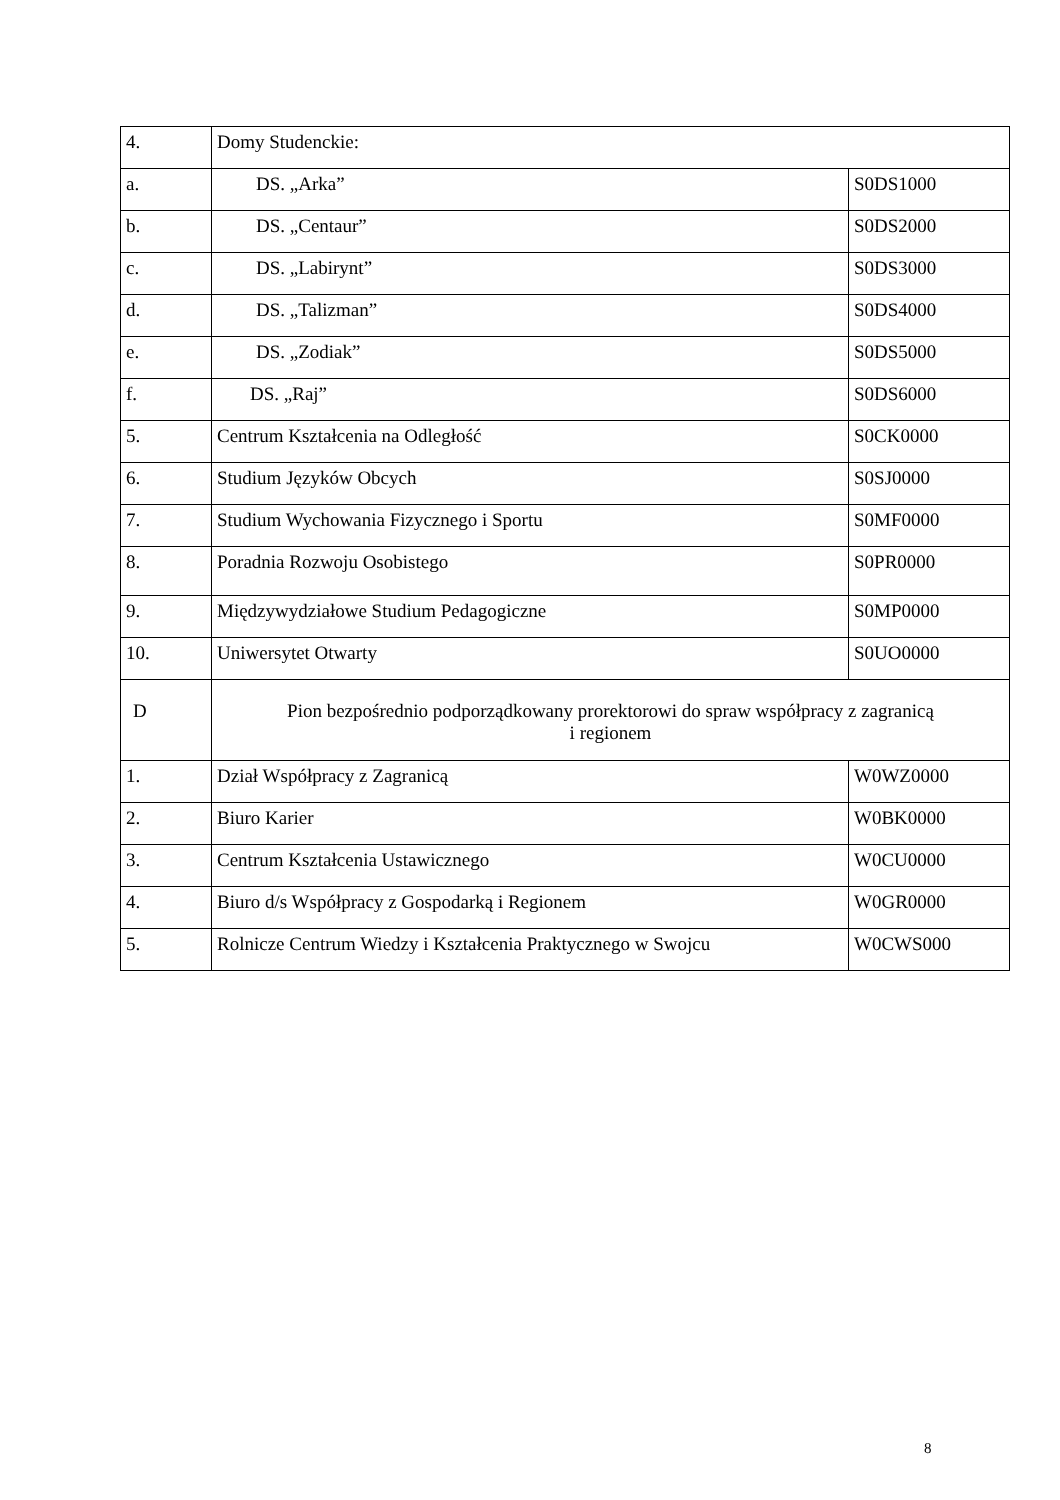| 4. | Domy Studenckie: | |
| a. | DS. „Arka” | S0DS1000 |
| b. | DS. „Centaur” | S0DS2000 |
| c. | DS. „Labirynt” | S0DS3000 |
| d. | DS. „Talizman” | S0DS4000 |
| e. | DS. „Zodiak” | S0DS5000 |
| f. | DS. „Raj” | S0DS6000 |
| 5. | Centrum Kształcenia na Odległość | S0CK0000 |
| 6. | Studium Języków Obcych | S0SJ0000 |
| 7. | Studium Wychowania Fizycznego i Sportu | S0MF0000 |
| 8. | Poradnia Rozwoju Osobistego | S0PR0000 |
| 9. | Międzywydziałowe Studium Pedagogiczne | S0MP0000 |
| 10. | Uniwersytet Otwarty | S0UO0000 |
| D | Pion bezpośrednio podporządkowany prorektorowi do spraw współpracy z zagranicą i regionem | |
| 1. | Dział Współpracy z Zagranicą | W0WZ0000 |
| 2. | Biuro Karier | W0BK0000 |
| 3. | Centrum Kształcenia Ustawicznego | W0CU0000 |
| 4. | Biuro d/s Współpracy z Gospodarką i Regionem | W0GR0000 |
| 5. | Rolnicze Centrum Wiedzy i Kształcenia Praktycznego w Swojcu | W0CWS000 |
8